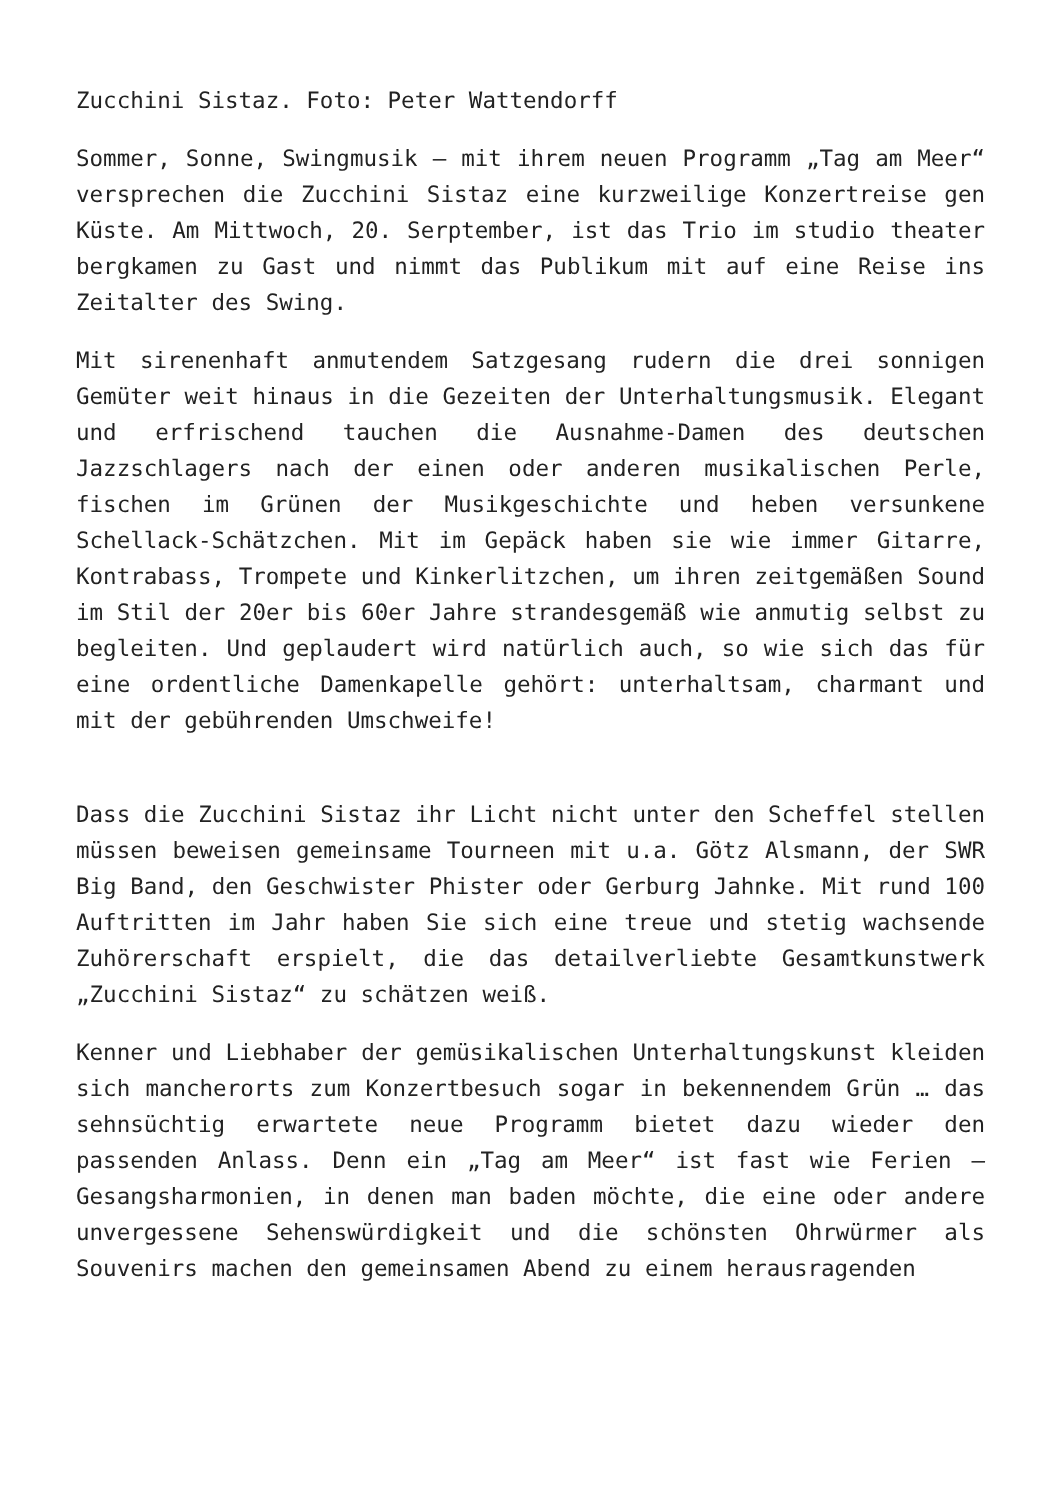Zucchini Sistaz. Foto: Peter Wattendorff
Sommer, Sonne, Swingmusik – mit ihrem neuen Programm „Tag am Meer“ versprechen die Zucchini Sistaz eine kurzweilige Konzertreise gen Küste. Am Mittwoch, 20. Serptember, ist das Trio im studio theater bergkamen zu Gast und nimmt das Publikum mit auf eine Reise ins Zeitalter des Swing.
Mit sirenenhaft anmutendem Satzgesang rudern die drei sonnigen Gemüter weit hinaus in die Gezeiten der Unterhaltungsmusik. Elegant und erfrischend tauchen die Ausnahme-Damen des deutschen Jazzschlagers nach der einen oder anderen musikalischen Perle, fischen im Grünen der Musikgeschichte und heben versunkene Schellack-Schätzchen. Mit im Gepäck haben sie wie immer Gitarre, Kontrabass, Trompete und Kinkerlitzchen, um ihren zeitgemäßen Sound im Stil der 20er bis 60er Jahre strandesgemäß wie anmutig selbst zu begleiten. Und geplaudert wird natürlich auch, so wie sich das für eine ordentliche Damenkapelle gehört: unterhaltsam, charmant und mit der gebührenden Umschweife!
Dass die Zucchini Sistaz ihr Licht nicht unter den Scheffel stellen müssen beweisen gemeinsame Tourneen mit u.a. Götz Alsmann, der SWR Big Band, den Geschwister Phister oder Gerburg Jahnke. Mit rund 100 Auftritten im Jahr haben Sie sich eine treue und stetig wachsende Zuhörerschaft erspielt, die das detailverliebte Gesamtkunstwerk „Zucchini Sistaz“ zu schätzen weiß.
Kenner und Liebhaber der gemüsikalischen Unterhaltungskunst kleiden sich mancherorts zum Konzertbesuch sogar in bekennendem Grün … das sehnsüchtig erwartete neue Programm bietet dazu wieder den passenden Anlass. Denn ein „Tag am Meer“ ist fast wie Ferien – Gesangsharmonien, in denen man baden möchte, die eine oder andere unvergessene Sehenswürdigkeit und die schönsten Ohrwürmer als Souvenirs machen den gemeinsamen Abend zu einem herausragenden